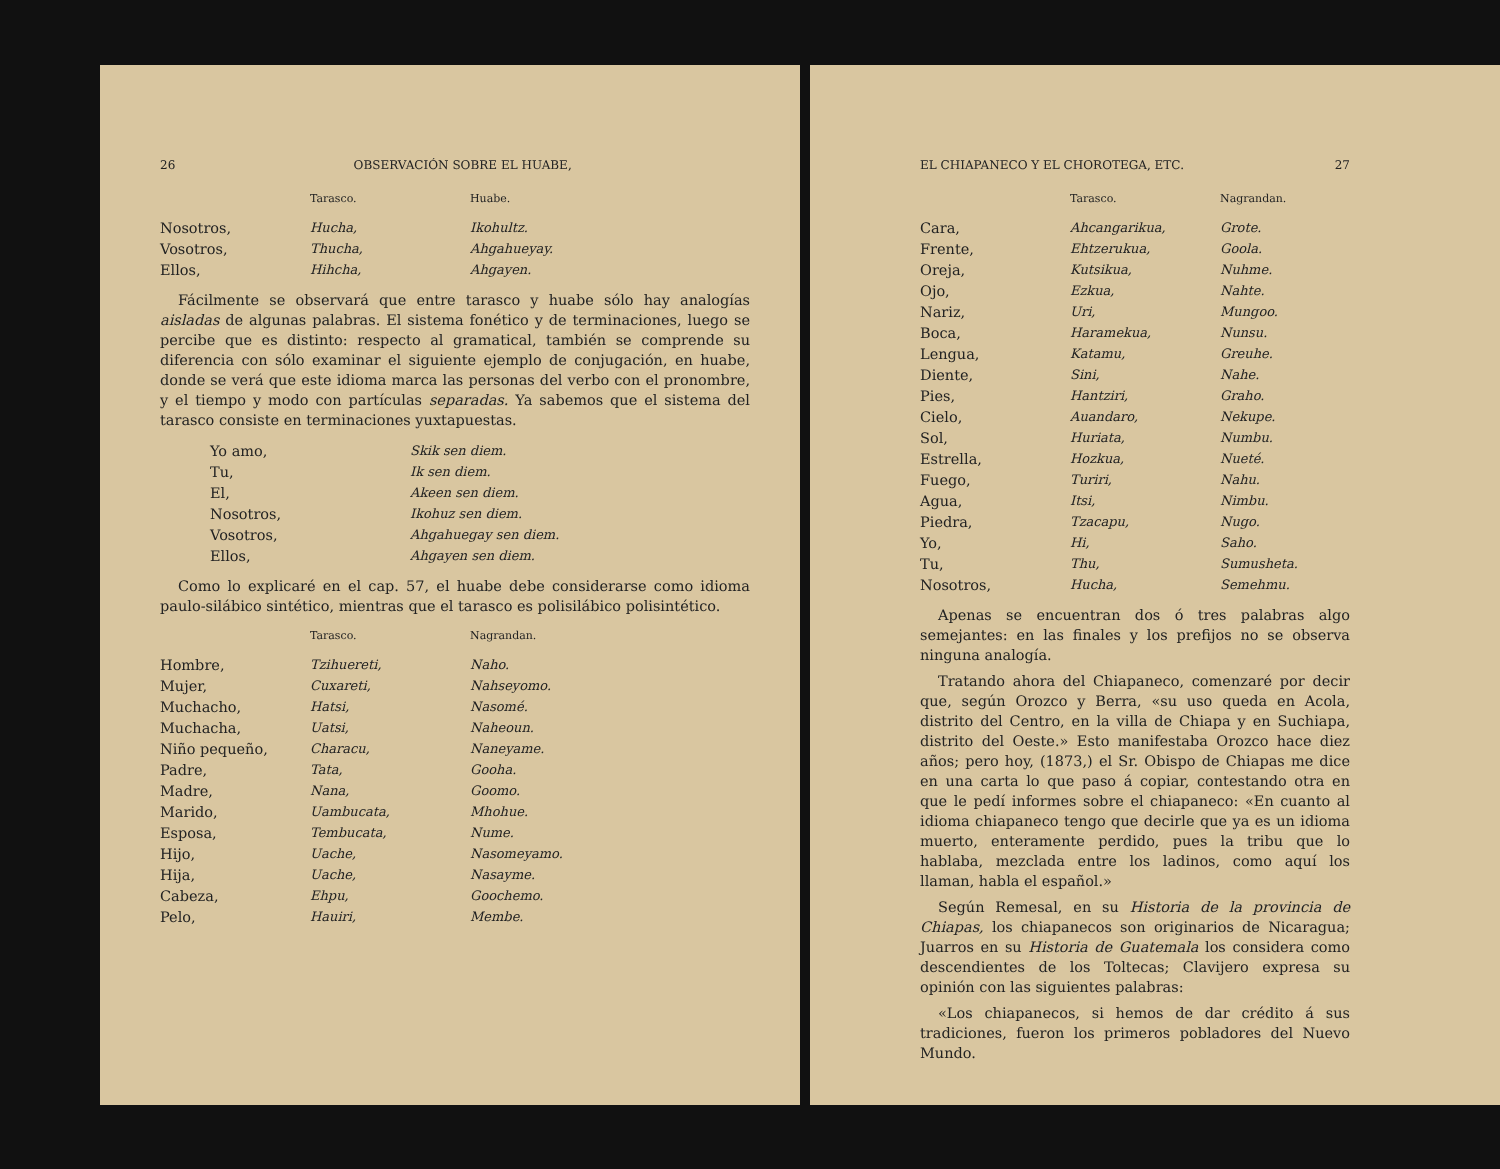26 OBSERVACIÓN SOBRE EL HUABE,
| | Tarasco. | Huabe. |
| --- | --- | --- |
| Nosotros, | Hucha, | Ikohultz. |
| Vosotros, | Thucha, | Ahgahueyay. |
| Ellos, | Hihcha, | Ahgayen. |
Fácilmente se observará que entre tarasco y huabe sólo hay analogías aisladas de algunas palabras. El sistema fonético y de terminaciones, luego se percibe que es distinto: respecto al gramatical, también se comprende su diferencia con sólo examinar el siguiente ejemplo de conjugación, en huabe, donde se verá que este idioma marca las personas del verbo con el pronombre, y el tiempo y modo con partículas separadas. Ya sabemos que el sistema del tarasco consiste en terminaciones yuxtapuestas.
| Yo amo, | Skik sen diem. |
| Tu, | Ik sen diem. |
| El, | Akeen sen diem. |
| Nosotros, | Ikohuz sen diem. |
| Vosotros, | Ahgahuegay sen diem. |
| Ellos, | Ahgayen sen diem. |
Como lo explicaré en el cap. 57, el huabe debe considerarse como idioma paulo-silábico sintético, mientras que el tarasco es polisilábico polisintético.
| | Tarasco. | Nagrandan. |
| --- | --- | --- |
| Hombre, | Tzihuereti, | Naho. |
| Mujer, | Cuxareti, | Nahseyomo. |
| Muchacho, | Hatsi, | Nasomé. |
| Muchacha, | Uatsi, | Naheoun. |
| Niño pequeño, | Characu, | Naneyame. |
| Padre, | Tata, | Gooha. |
| Madre, | Nana, | Goomo. |
| Marido, | Uambucata, | Mhohue. |
| Esposa, | Tembucata, | Nume. |
| Hijo, | Uache, | Nasomeyamo. |
| Hija, | Uache, | Nasayme. |
| Cabeza, | Ehpu, | Goochemo. |
| Pelo, | Hauiri, | Membe. |
EL CHIAPANECO Y EL CHOROTEGA, ETC. 27
| | Tarasco. | Nagrandan. |
| --- | --- | --- |
| Cara, | Ahcangarikua, | Grote. |
| Frente, | Ehtzerukua, | Goola. |
| Oreja, | Kutsikua, | Nuhme. |
| Ojo, | Ezkua, | Nahte. |
| Nariz, | Uri, | Mungoo. |
| Boca, | Haramekua, | Nunsu. |
| Lengua, | Katamu, | Greuhe. |
| Diente, | Sini, | Nahe. |
| Pies, | Hantziri, | Graho. |
| Cielo, | Auandaro, | Nekupe. |
| Sol, | Huriata, | Numbu. |
| Estrella, | Hozkua, | Nueté. |
| Fuego, | Turiri, | Nahu. |
| Agua, | Itsi, | Nimbu. |
| Piedra, | Tzacapu, | Nugo. |
| Yo, | Hi, | Saho. |
| Tu, | Thu, | Sumusheta. |
| Nosotros, | Hucha, | Semehmu. |
Apenas se encuentran dos ó tres palabras algo semejantes: en las finales y los prefijos no se observa ninguna analogía.
Tratando ahora del Chiapaneco, comenzaré por decir que, según Orozco y Berra, «su uso queda en Acola, distrito del Centro, en la villa de Chiapa y en Suchiapa, distrito del Oeste.» Esto manifestaba Orozco hace diez años; pero hoy, (1873,) el Sr. Obispo de Chiapas me dice en una carta lo que paso á copiar, contestando otra en que le pedí informes sobre el chiapaneco: «En cuanto al idioma chiapaneco tengo que decirle que ya es un idioma muerto, enteramente perdido, pues la tribu que lo hablaba, mezclada entre los ladinos, como aquí los llaman, habla el español.»
Según Remesal, en su Historia de la provincia de Chiapas, los chiapanecos son originarios de Nicaragua; Juarros en su Historia de Guatemala los considera como descendientes de los Toltecas; Clavijero expresa su opinión con las siguientes palabras:
«Los chiapanecos, si hemos de dar crédito á sus tradiciones, fueron los primeros pobladores del Nuevo Mundo.